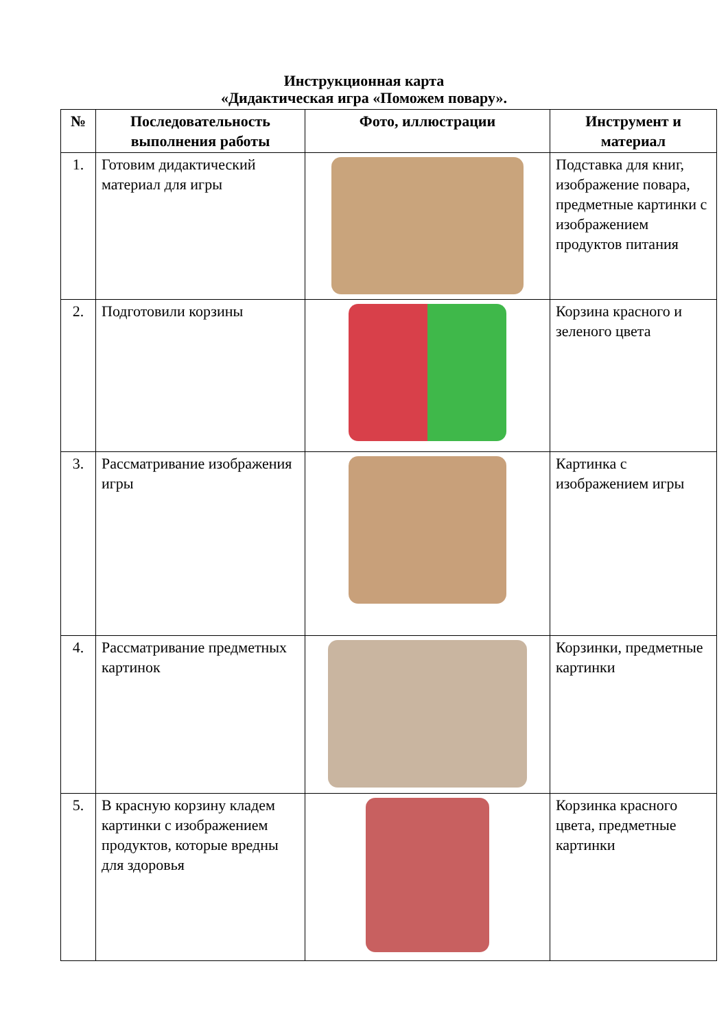Инструкционная карта
«Дидактическая игра «Поможем повару».
| № | Последовательность выполнения работы | Фото, иллюстрации | Инструмент и материал |
| --- | --- | --- | --- |
| 1. | Готовим дидактический материал для игры | | Подставка для книг, изображение повара, предметные картинки с изображением продуктов питания |
| 2. | Подготовили корзины | | Корзина красного и зеленого цвета |
| 3. | Рассматривание изображения игры | | Картинка с изображением игры |
| 4. | Рассматривание предметных картинок | | Корзинки, предметные картинки |
| 5. | В красную корзину кладем картинки с изображением продуктов, которые вредны для здоровья | | Корзинка красного цвета, предметные картинки |